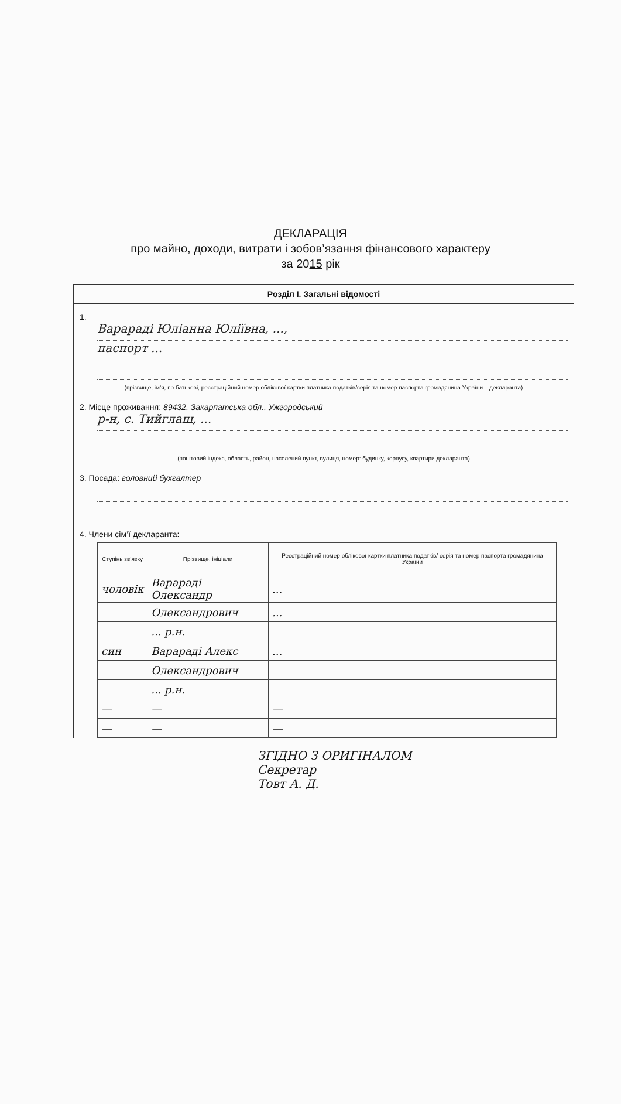ДЕКЛАРАЦІЯ
про майно, доходи, витрати і зобов’язання фінансового характеру
за 2015 рік
Розділ І. Загальні відомості
1.
Варараді Юліанна Юліївна, ...,
паспорт ...
(прізвище, ім’я, по батькові, реєстраційний номер облікової картки платника податків/серія та номер паспорта громадянина України – декларанта)
2. Місце проживання: 89432, Закарпатська обл., Ужгородський
р-н, с. Тийглаш, ...
(поштовий індекс, область, район, населений пункт, вулиця, номер: будинку, корпусу, квартири декларанта)
3. Посада: головний бухгалтер
4. Члени сім’ї декларанта:
| Ступінь зв’язку | Прізвище, ініціали | Реєстраційний номер облікової картки платника податків/ серія та номер паспорта громадянина України |
| --- | --- | --- |
| чоловік | Варараді Олександр | ... |
| | Олександрович | ... |
| | ... р.н. | |
| син | Варараді Алекс | ... |
| | Олександрович | |
| | ... р.н. | |
| — | — | — |
| — | — | — |
ЗГІДНО З ОРИГІНАЛОМ
Секретар
Товт А. Д.